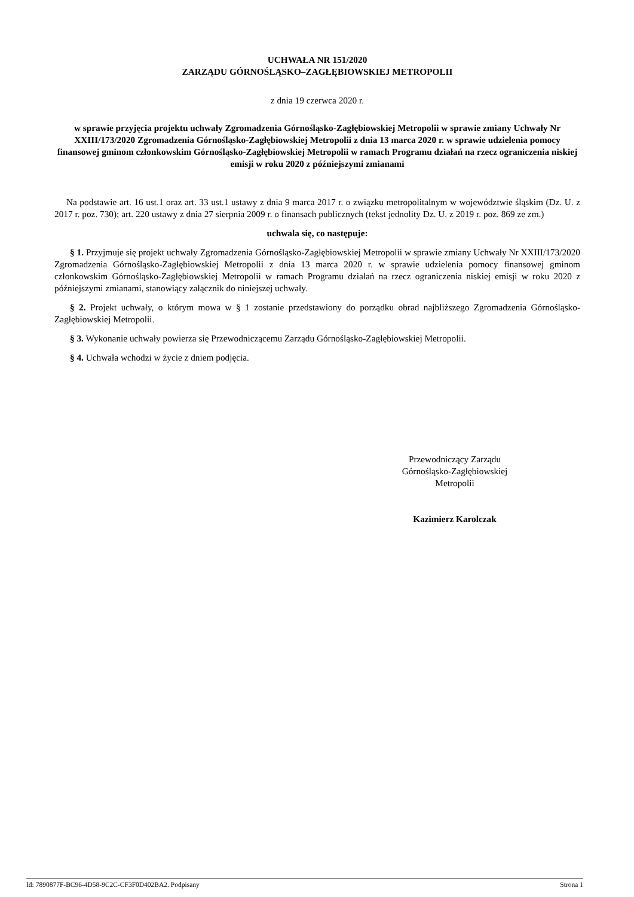UCHWAŁA NR 151/2020
ZARZĄDU GÓRNOŚLĄSKO–ZAGŁĘBIOWSKIEJ METROPOLII
z dnia 19 czerwca 2020 r.
w sprawie przyjęcia projektu uchwały Zgromadzenia Górnośląsko-Zagłębiowskiej Metropolii w sprawie zmiany Uchwały Nr XXIII/173/2020 Zgromadzenia Górnośląsko-Zagłębiowskiej Metropolii z dnia 13 marca 2020 r. w sprawie udzielenia pomocy finansowej gminom członkowskim Górnośląsko-Zagłębiowskiej Metropolii w ramach Programu działań na rzecz ograniczenia niskiej emisji w roku 2020 z późniejszymi zmianami
Na podstawie art. 16 ust.1 oraz art. 33 ust.1 ustawy z dnia 9 marca 2017 r. o związku metropolitalnym w województwie śląskim (Dz. U. z 2017 r. poz. 730); art. 220 ustawy z dnia 27 sierpnia 2009 r. o finansach publicznych (tekst jednolity Dz. U. z 2019 r. poz. 869 ze zm.)
uchwala się, co następuje:
§ 1. Przyjmuje się projekt uchwały Zgromadzenia Górnośląsko-Zagłębiowskiej Metropolii w sprawie zmiany Uchwały Nr XXIII/173/2020 Zgromadzenia Górnośląsko-Zagłębiowskiej Metropolii z dnia 13 marca 2020 r. w sprawie udzielenia pomocy finansowej gminom członkowskim Górnośląsko-Zagłębiowskiej Metropolii w ramach Programu działań na rzecz ograniczenia niskiej emisji w roku 2020 z późniejszymi zmianami, stanowiący załącznik do niniejszej uchwały.
§ 2. Projekt uchwały, o którym mowa w § 1 zostanie przedstawiony do porządku obrad najbliższego Zgromadzenia Górnośląsko-Zagłębiowskiej Metropolii.
§ 3. Wykonanie uchwały powierza się Przewodniczącemu Zarządu Górnośląsko-Zagłębiowskiej Metropolii.
§ 4. Uchwała wchodzi w życie z dniem podjęcia.
Przewodniczący Zarządu
Górnośląsko-Zagłębiowskiej
Metropolii
Kazimierz Karolczak
Id: 7890877F-BC96-4D58-9C2C-CF3F0D402BA2. Podpisany Strona 1